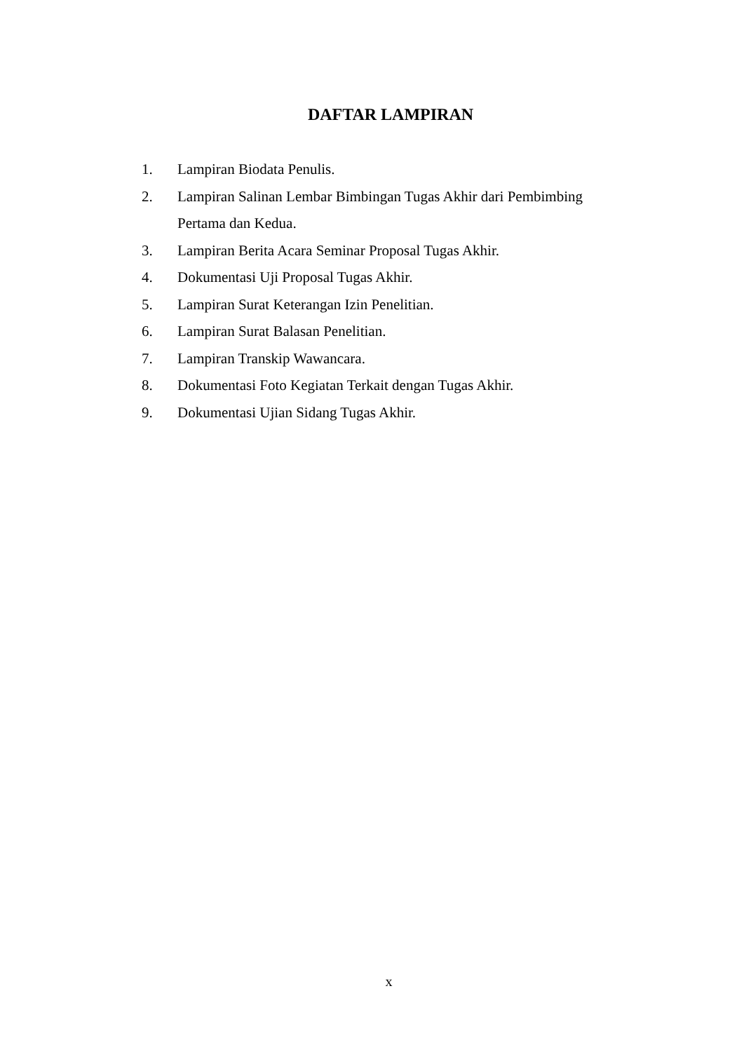DAFTAR LAMPIRAN
1. Lampiran Biodata Penulis.
2. Lampiran Salinan Lembar Bimbingan Tugas Akhir dari Pembimbing Pertama dan Kedua.
3. Lampiran Berita Acara Seminar Proposal Tugas Akhir.
4. Dokumentasi Uji Proposal Tugas Akhir.
5. Lampiran Surat Keterangan Izin Penelitian.
6. Lampiran Surat Balasan Penelitian.
7. Lampiran Transkip Wawancara.
8. Dokumentasi Foto Kegiatan Terkait dengan Tugas Akhir.
9. Dokumentasi Ujian Sidang Tugas Akhir.
x